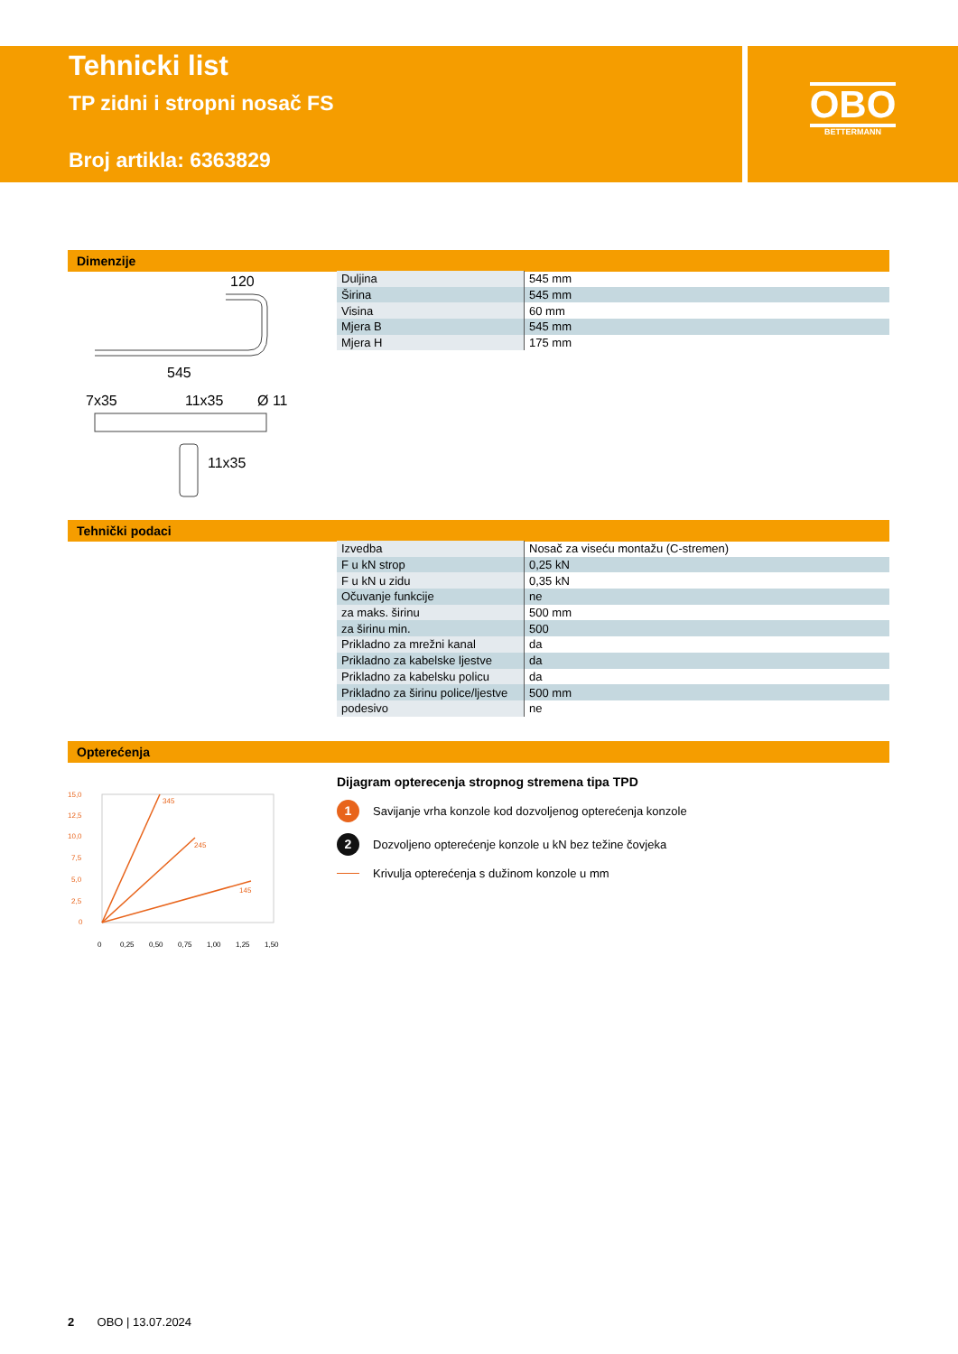Tehnicki list
TP zidni i stropni nosač FS
Broj artikla: 6363829
OBO
BETTERMANN
Dimenzije
120
545
7x35
11x35
Ø 11
11x35
| Duljina | 545 mm |
| Širina | 545 mm |
| Visina | 60 mm |
| Mjera B | 545 mm |
| Mjera H | 175 mm |
Tehnički podaci
| Izvedba | Nosač za viseću montažu (C-stremen) |
| F u kN strop | 0,25 kN |
| F u kN u zidu | 0,35 kN |
| Očuvanje funkcije | ne |
| za maks. širinu | 500 mm |
| za širinu min. | 500 |
| Prikladno za mrežni kanal | da |
| Prikladno za kabelske ljestve | da |
| Prikladno za kabelsku policu | da |
| Prikladno za širinu police/ljestve | 500 mm |
| podesivo | ne |
Opterećenja
345
245
145
15,0
12,5
10,0
7,5
5,0
2,5
0
0
0,25
0,50
0,75
1,00
1,25
1,50
Dijagram opterecenja stropnog stremena tipa TPD
1 Savijanje vrha konzole kod dozvoljenog opterećenja konzole
2 Dozvoljeno opterećenje konzole u kN bez težine čovjeka
Krivulja opterećenja s dužinom konzole u mm
2 OBO | 13.07.2024